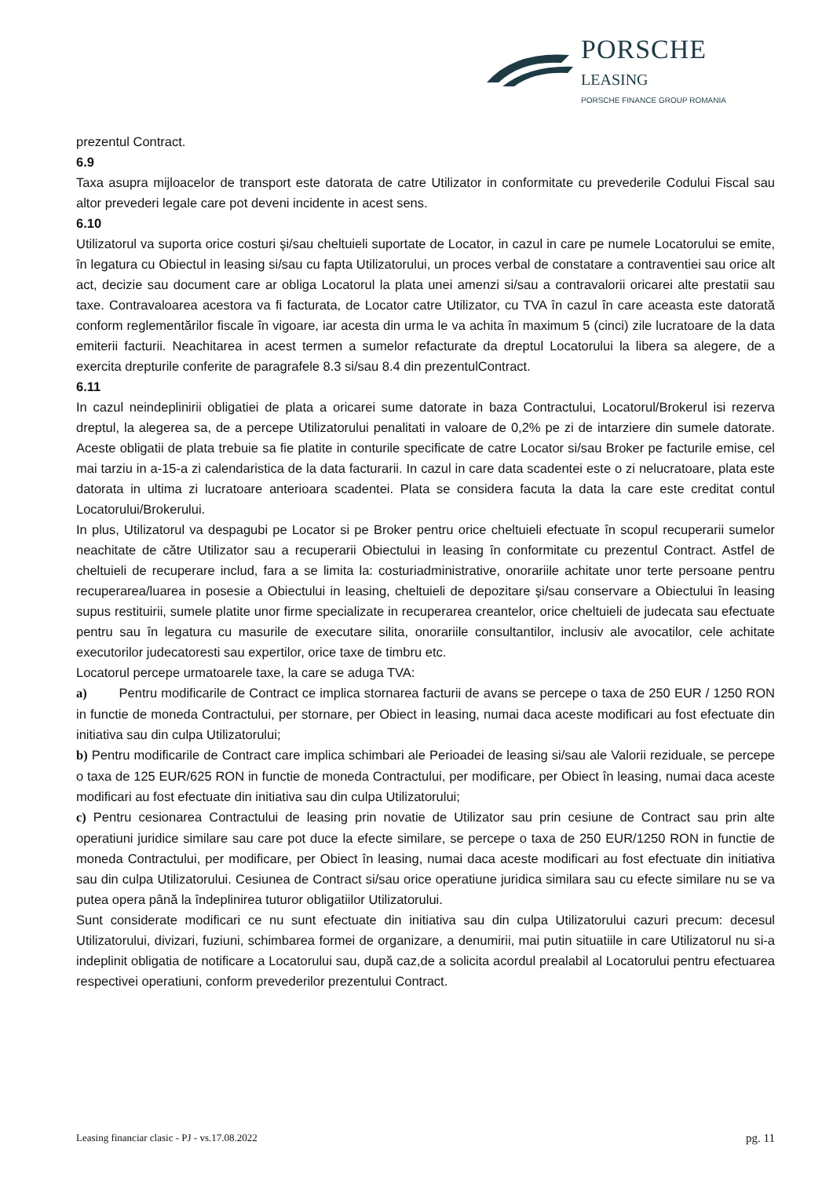PORSCHE
LEASING
PORSCHE FINANCE GROUP ROMANIA
prezentul Contract.
6.9
Taxa asupra mijloacelor de transport este datorata de catre Utilizator in conformitate cu prevederile Codului Fiscal sau altor prevederi legale care pot deveni incidente in acest sens.
6.10
Utilizatorul va suporta orice costuri şi/sau cheltuieli suportate de Locator, in cazul in care pe numele Locatorului se emite, în legatura cu Obiectul in leasing si/sau cu fapta Utilizatorului, un proces verbal de constatare a contraventiei sau orice alt act, decizie sau document care ar obliga Locatorul la plata unei amenzi si/sau a contravalorii oricarei alte prestatii sau taxe. Contravaloarea acestora va fi facturata, de Locator catre Utilizator, cu TVA în cazul în care aceasta este datorată conform reglementărilor fiscale în vigoare, iar acesta din urma le va achita în maximum 5 (cinci) zile lucratoare de la data emiterii facturii. Neachitarea in acest termen a sumelor refacturate da dreptul Locatorului la libera sa alegere, de a exercita drepturile conferite de paragrafele 8.3 si/sau 8.4 din prezentulContract.
6.11
In cazul neindeplinirii obligatiei de plata a oricarei sume datorate in baza Contractului, Locatorul/Brokerul isi rezerva dreptul, la alegerea sa, de a percepe Utilizatorului penalitati in valoare de 0,2% pe zi de intarziere din sumele datorate. Aceste obligatii de plata trebuie sa fie platite in conturile specificate de catre Locator si/sau Broker pe facturile emise, cel mai tarziu in a-15-a zi calendaristica de la data facturarii. In cazul in care data scadentei este o zi nelucratoare, plata este datorata in ultima zi lucratoare anterioara scadentei. Plata se considera facuta la data la care este creditat contul Locatorului/Brokerului.
In plus, Utilizatorul va despagubi pe Locator si pe Broker pentru orice cheltuieli efectuate în scopul recuperarii sumelor neachitate de către Utilizator sau a recuperarii Obiectului in leasing în conformitate cu prezentul Contract. Astfel de cheltuieli de recuperare includ, fara a se limita la: costuriadministrative, onorariile achitate unor terte persoane pentru recuperarea/luarea in posesie a Obiectului in leasing, cheltuieli de depozitare şi/sau conservare a Obiectului în leasing supus restituirii, sumele platite unor firme specializate in recuperarea creantelor, orice cheltuieli de judecata sau efectuate pentru sau în legatura cu masurile de executare silita, onorariile consultantilor, inclusiv ale avocatilor, cele achitate executorilor judecatoresti sau expertilor, orice taxe de timbru etc.
Locatorul percepe urmatoarele taxe, la care se aduga TVA:
a) Pentru modificarile de Contract ce implica stornarea facturii de avans se percepe o taxa de 250 EUR / 1250 RON in functie de moneda Contractului, per stornare, per Obiect in leasing, numai daca aceste modificari au fost efectuate din initiativa sau din culpa Utilizatorului;
b) Pentru modificarile de Contract care implica schimbari ale Perioadei de leasing si/sau ale Valorii reziduale, se percepe o taxa de 125 EUR/625 RON in functie de moneda Contractului, per modificare, per Obiect în leasing, numai daca aceste modificari au fost efectuate din initiativa sau din culpa Utilizatorului;
c) Pentru cesionarea Contractului de leasing prin novatie de Utilizator sau prin cesiune de Contract sau prin alte operatiuni juridice similare sau care pot duce la efecte similare, se percepe o taxa de 250 EUR/1250 RON in functie de moneda Contractului, per modificare, per Obiect în leasing, numai daca aceste modificari au fost efectuate din initiativa sau din culpa Utilizatorului. Cesiunea de Contract si/sau orice operatiune juridica similara sau cu efecte similare nu se va putea opera până la îndeplinirea tuturor obligatiilor Utilizatorului.
Sunt considerate modificari ce nu sunt efectuate din initiativa sau din culpa Utilizatorului cazuri precum: decesul Utilizatorului, divizari, fuziuni, schimbarea formei de organizare, a denumirii, mai putin situatiile in care Utilizatorul nu si-a indeplinit obligatia de notificare a Locatorului sau, după caz,de a solicita acordul prealabil al Locatorului pentru efectuarea respectivei operatiuni, conform prevederilor prezentului Contract.
Leasing financiar clasic - PJ - vs.17.08.2022 pg. 11